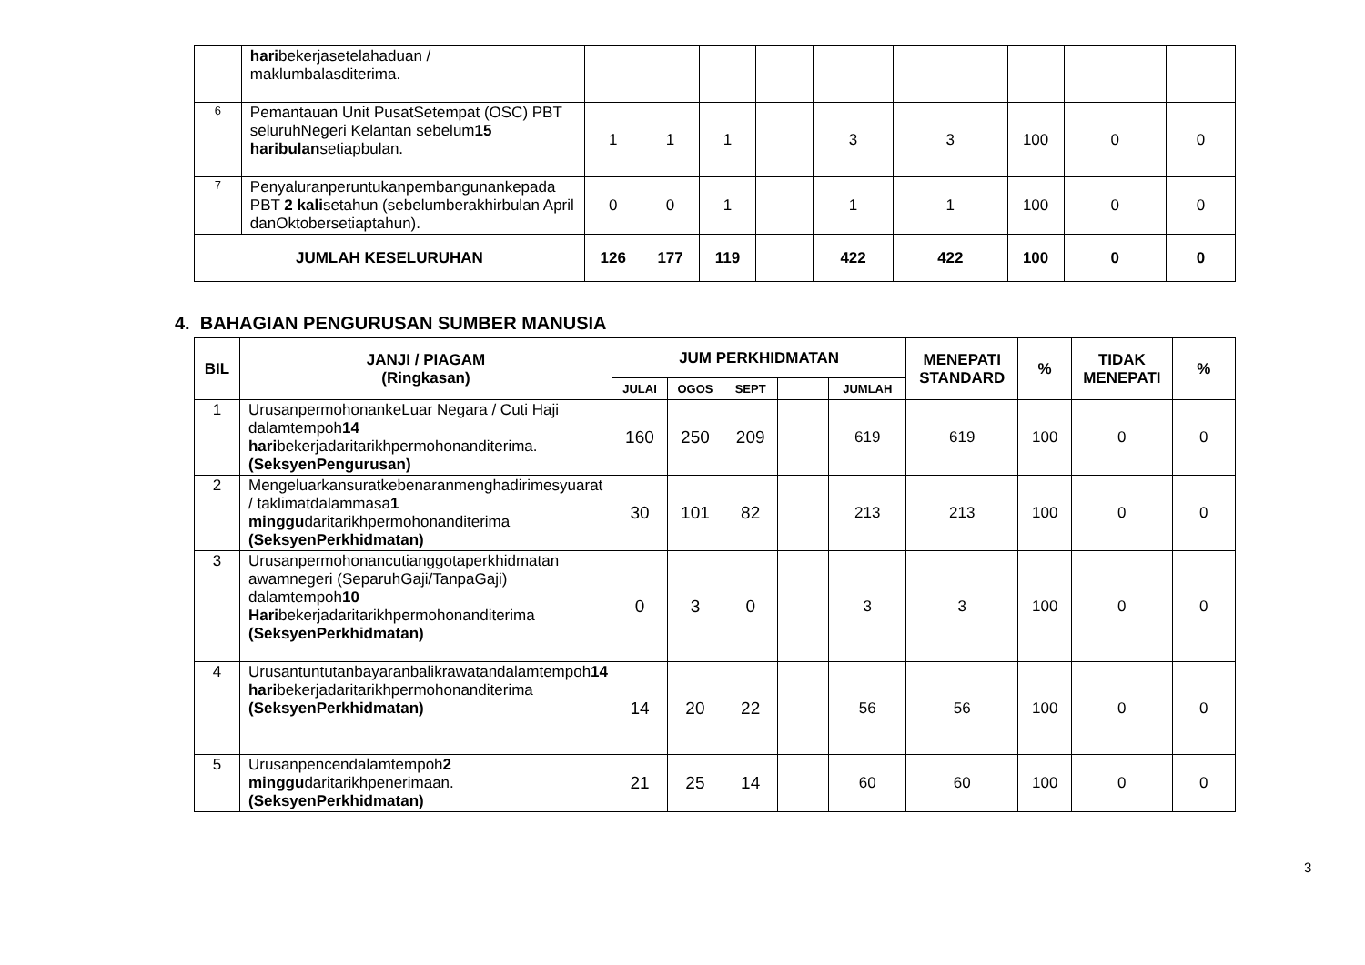| | hari bekerjasetelahaduan / maklumbalasditerima. | | | | | | | | | |
| 6 | Pemantauan Unit PusatSetempat (OSC) PBT seluruhNegeri Kelantan sebelum 15 haribulan setiapbulan. | 1 | 1 | 1 | | 3 | 3 | 100 | 0 | 0 |
| 7 | Penyaluranperuntukanpembangunankepada PBT 2 kali setahun (sebelumberakhirbulan April danOktobersetiaptahun). | 0 | 0 | 1 | | 1 | 1 | 100 | 0 | 0 |
| JUMLAH KESELURUHAN | | 126 | 177 | 119 | | 422 | 422 | 100 | 0 | 0 |
4. BAHAGIAN PENGURUSAN SUMBER MANUSIA
| BIL | JANJI / PIAGAM (Ringkasan) | JUM PERKHIDMATAN | | | | | MENEPATI STANDARD | % | TIDAK MENEPATI | % |
| --- | --- | --- | --- | --- | --- | --- | --- | --- | --- | --- |
| | | JULAI | OGOS | SEPT | | JUMLAH | | | | |
| 1 | UrusanpermohonankeLuar Negara / Cuti Haji dalamtempoh 14 hari bekerjadaritarikhpermohonanditerima. (SeksyenPengurusan) | 160 | 250 | 209 | | 619 | 619 | 100 | 0 | 0 |
| 2 | Mengeluarkansuratkebenaranmenghadirimesyuarat / taklimatdalammasa 1 minggu daritarikhpermohonanditerima (SeksyenPerkhidmatan) | 30 | 101 | 82 | | 213 | 213 | 100 | 0 | 0 |
| 3 | Urusanpermohonancutianggotaperkhidmatan awamnegeri (SeparuhGaji/TanpaGaji) dalamtempoh 10 Hari bekerjadaritarikhpermohonanditerima (SeksyenPerkhidmatan) | 0 | 3 | 0 | | 3 | 3 | 100 | 0 | 0 |
| 4 | Urusantuntutanbayaranbalikrawatandalamtempoh 14 hari bekerjadaritarikhpermohonanditerima (SeksyenPerkhidmatan) | 14 | 20 | 22 | | 56 | 56 | 100 | 0 | 0 |
| 5 | Urusanpencendalamtempoh 2 minggu daritarikhpenerimaan. (SeksyenPerkhidmatan) | 21 | 25 | 14 | | 60 | 60 | 100 | 0 | 0 |
3